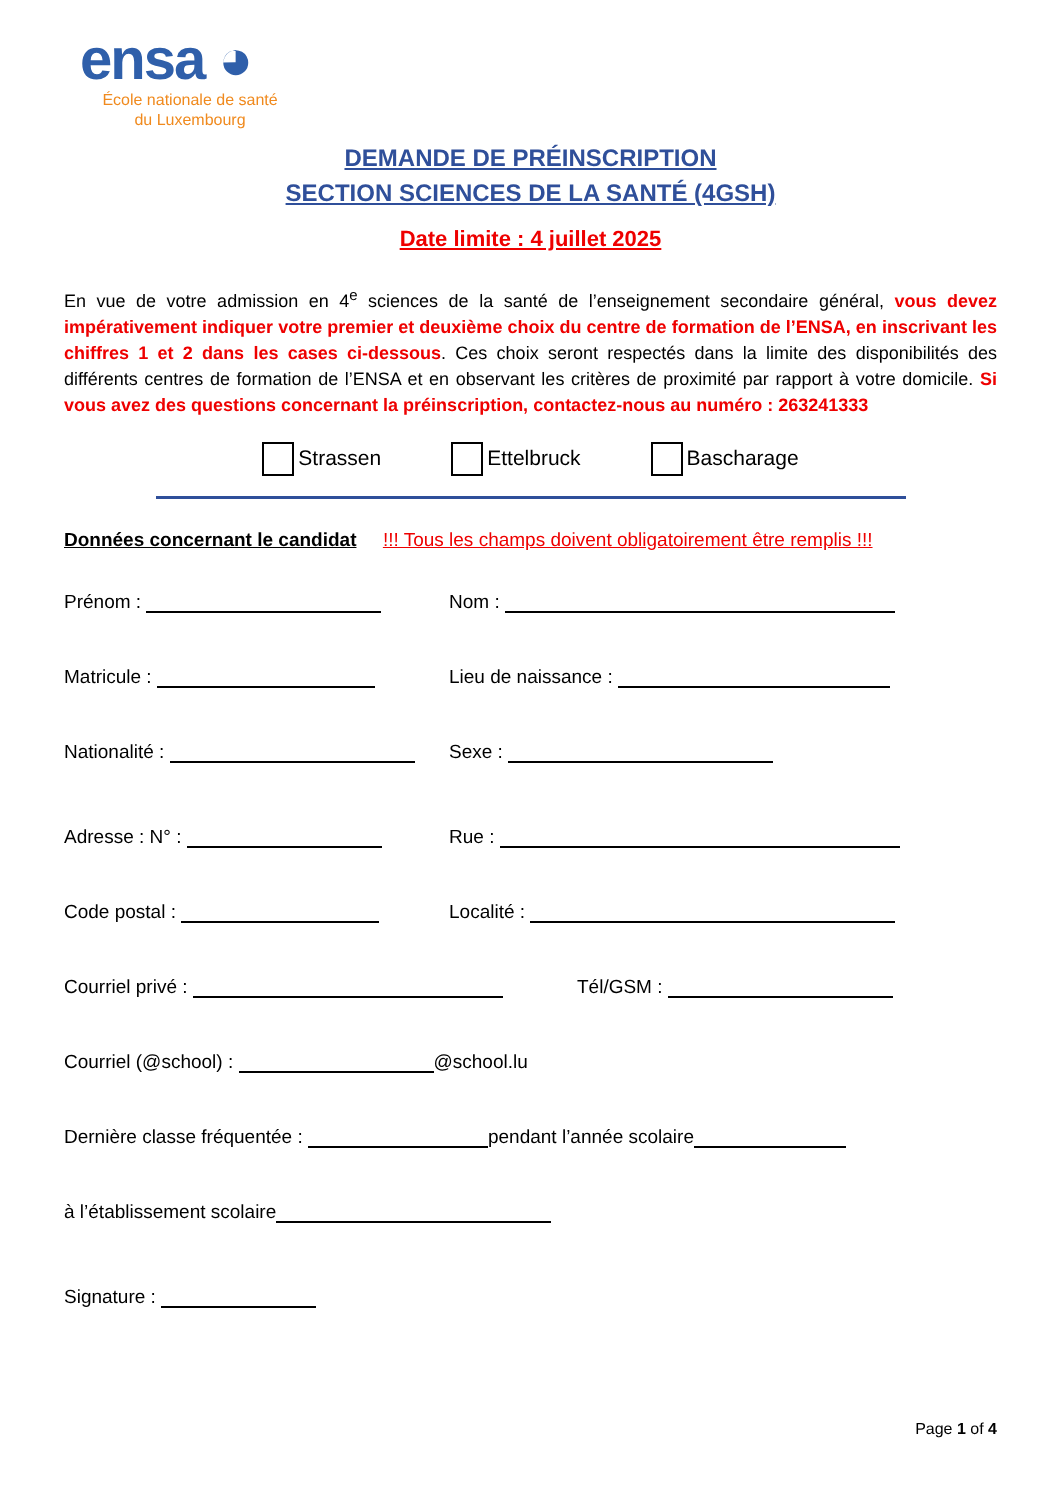ensa ◕
École nationale de santé
du Luxembourg
DEMANDE DE PRÉINSCRIPTION
SECTION SCIENCES DE LA SANTÉ (4GSH)
Date limite : 4 juillet 2025
En vue de votre admission en 4<sup>e</sup> sciences de la santé de l’enseignement secondaire général, vous devez impérativement indiquer votre premier et deuxième choix du centre de formation de l’ENSA, en inscrivant les chiffres 1 et 2 dans les cases ci-dessous. Ces choix seront respectés dans la limite des disponibilités des différents centres de formation de l’ENSA et en observant les critères de proximité par rapport à votre domicile. Si vous avez des questions concernant la préinscription, contactez-nous au numéro : 263241333
Strassen Ettelbruck Bascharage
Données concernant le candidat !!! Tous les champs doivent obligatoirement être remplis !!!
Prénom : Nom :
Matricule : Lieu de naissance :
Nationalité : Sexe :
Adresse : N° : Rue :
Code postal : Localité :
Courriel privé : Tél/GSM :
Courriel (@school) : @school.lu
Dernière classe fréquentée : pendant l’année scolaire
à l’établissement scolaire
Signature :
Page 1 of 4